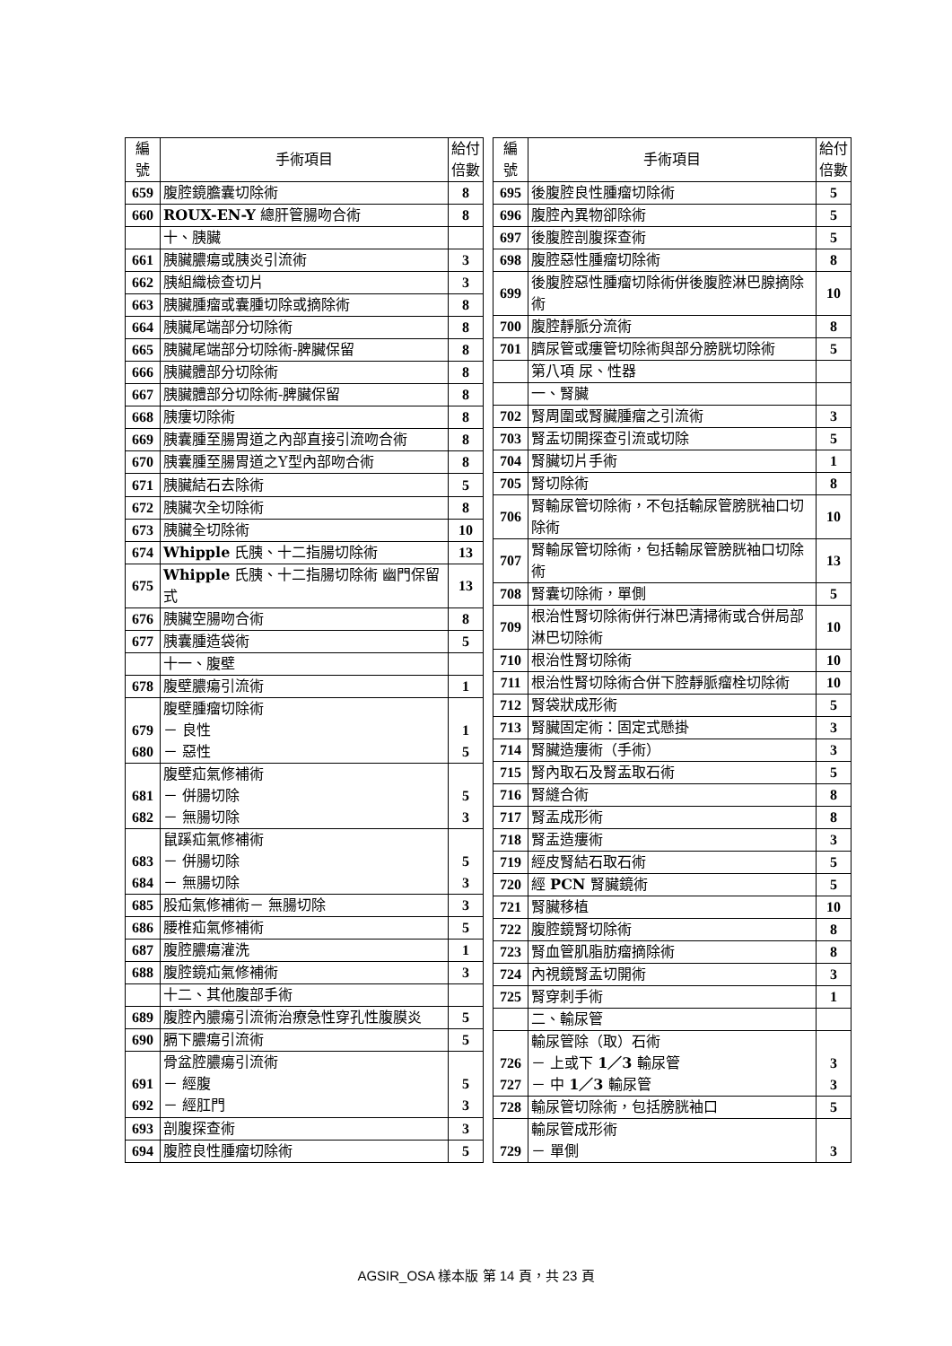| 編 號 | 手術項目 | 給付 倍數 |
| --- | --- | --- |
| 659 | 腹腔鏡膽囊切除術 | 8 |
| 660 | ROUX-EN-Y 總肝管腸吻合術 | 8 |
| | 十、胰臟 | |
| 661 | 胰臟膿瘍或胰炎引流術 | 3 |
| 662 | 胰組織檢查切片 | 3 |
| 663 | 胰臟腫瘤或囊腫切除或摘除術 | 8 |
| 664 | 胰臟尾端部分切除術 | 8 |
| 665 | 胰臟尾端部分切除術-脾臟保留 | 8 |
| 666 | 胰臟體部分切除術 | 8 |
| 667 | 胰臟體部分切除術-脾臟保留 | 8 |
| 668 | 胰瘻切除術 | 8 |
| 669 | 胰囊腫至腸胃道之內部直接引流吻合術 | 8 |
| 670 | 胰囊腫至腸胃道之Y型內部吻合術 | 8 |
| 671 | 胰臟結石去除術 | 5 |
| 672 | 胰臟次全切除術 | 8 |
| 673 | 胰臟全切除術 | 10 |
| 674 | Whipple 氏胰、十二指腸切除術 | 13 |
| 675 | Whipple 氏胰、十二指腸切除術 幽門保留式 | 13 |
| 676 | 胰臟空腸吻合術 | 8 |
| 677 | 胰囊腫造袋術 | 5 |
| | 十一、腹壁 | |
| 678 | 腹壁膿瘍引流術 | 1 |
| 679 680 | 腹壁腫瘤切除術 － 良性 － 惡性 | 1 5 |
| 681 682 | 腹壁疝氣修補術 － 併腸切除 － 無腸切除 | 5 3 |
| 683 684 | 鼠蹊疝氣修補術 － 併腸切除 － 無腸切除 | 5 3 |
| 685 | 股疝氣修補術－ 無腸切除 | 3 |
| 686 | 腰椎疝氣修補術 | 5 |
| 687 | 腹腔膿瘍灌洗 | 1 |
| 688 | 腹腔鏡疝氣修補術 | 3 |
| | 十二、其他腹部手術 | |
| 689 | 腹腔內膿瘍引流術治療急性穿孔性腹膜炎 | 5 |
| 690 | 膈下膿瘍引流術 | 5 |
| 691 692 | 骨盆腔膿瘍引流術 － 經腹 － 經肛門 | 5 3 |
| 693 | 剖腹探查術 | 3 |
| 694 | 腹腔良性腫瘤切除術 | 5 |
| 編 號 | 手術項目 | 給付 倍數 |
| --- | --- | --- |
| 695 | 後腹腔良性腫瘤切除術 | 5 |
| 696 | 腹腔內異物卻除術 | 5 |
| 697 | 後腹腔剖腹探查術 | 5 |
| 698 | 腹腔惡性腫瘤切除術 | 8 |
| 699 | 後腹腔惡性腫瘤切除術併後腹腔淋巴腺摘除術 | 10 |
| 700 | 腹腔靜脈分流術 | 8 |
| 701 | 臍尿管或瘻管切除術與部分膀胱切除術 | 5 |
| | 第八項 尿、性器 | |
| | 一、腎臟 | |
| 702 | 腎周圍或腎臟腫瘤之引流術 | 3 |
| 703 | 腎盂切開探查引流或切除 | 5 |
| 704 | 腎臟切片手術 | 1 |
| 705 | 腎切除術 | 8 |
| 706 | 腎輸尿管切除術，不包括輸尿管膀胱袖口切除術 | 10 |
| 707 | 腎輸尿管切除術，包括輸尿管膀胱袖口切除術 | 13 |
| 708 | 腎囊切除術，單側 | 5 |
| 709 | 根治性腎切除術併行淋巴清掃術或合併局部淋巴切除術 | 10 |
| 710 | 根治性腎切除術 | 10 |
| 711 | 根治性腎切除術合併下腔靜脈瘤栓切除術 | 10 |
| 712 | 腎袋狀成形術 | 5 |
| 713 | 腎臟固定術：固定式懸掛 | 3 |
| 714 | 腎臟造瘻術（手術） | 3 |
| 715 | 腎內取石及腎盂取石術 | 5 |
| 716 | 腎縫合術 | 8 |
| 717 | 腎盂成形術 | 8 |
| 718 | 腎盂造瘻術 | 3 |
| 719 | 經皮腎結石取石術 | 5 |
| 720 | 經 PCN 腎臟鏡術 | 5 |
| 721 | 腎臟移植 | 10 |
| 722 | 腹腔鏡腎切除術 | 8 |
| 723 | 腎血管肌脂肪瘤摘除術 | 8 |
| 724 | 內視鏡腎盂切開術 | 3 |
| 725 | 腎穿刺手術 | 1 |
| | 二、輸尿管 | |
| 726 727 | 輸尿管除（取）石術 － 上或下 1／3 輸尿管 － 中 1／3 輸尿管 | 3 3 |
| 728 | 輸尿管切除術，包括膀胱袖口 | 5 |
| 729 | 輸尿管成形術 － 單側 | 3 |
AGSIR_OSA 樣本版 第 14 頁，共 23 頁